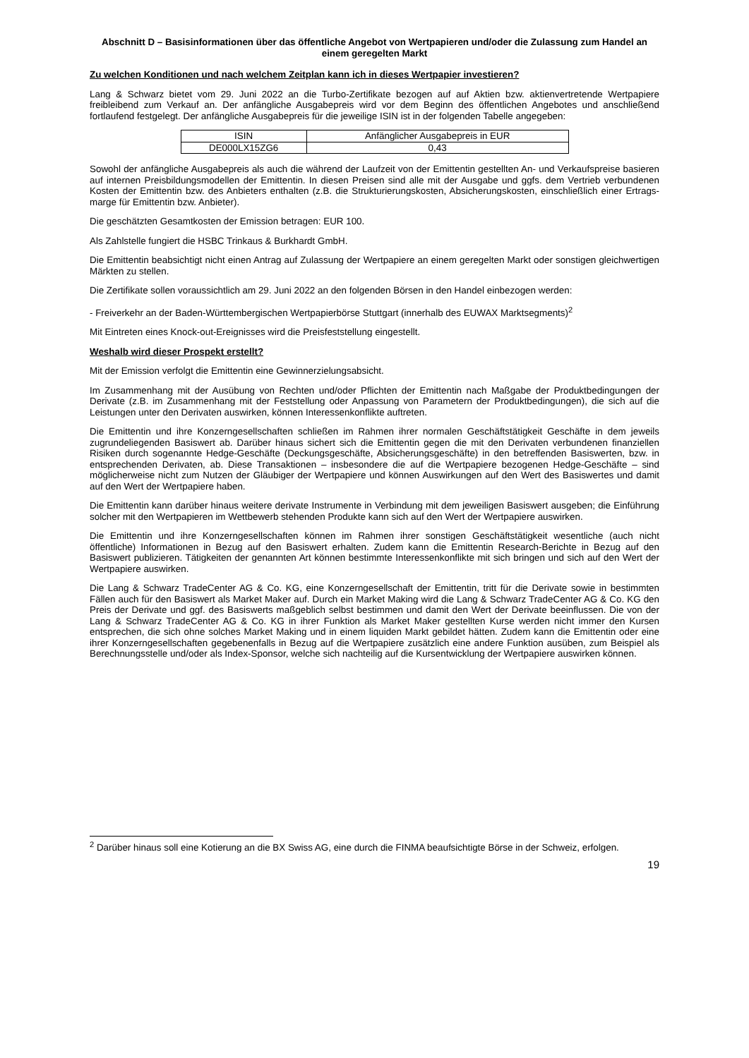Abschnitt D – Basisinformationen über das öffentliche Angebot von Wertpapieren und/oder die Zulassung zum Handel an einem geregelten Markt
Zu welchen Konditionen und nach welchem Zeitplan kann ich in dieses Wertpapier investieren?
Lang & Schwarz bietet vom 29. Juni 2022 an die Turbo-Zertifikate bezogen auf auf Aktien bzw. aktienvertretende Wertpapiere freibleibend zum Verkauf an. Der anfängliche Ausgabepreis wird vor dem Beginn des öffentlichen Angebotes und anschließend fortlaufend festgelegt. Der anfängliche Ausgabepreis für die jeweilige ISIN ist in der folgenden Tabelle angegeben:
| ISIN | Anfänglicher Ausgabepreis in EUR |
| DE000LX15ZG6 | 0,43 |
Sowohl der anfängliche Ausgabepreis als auch die während der Laufzeit von der Emittentin gestellten An- und Verkaufspreise basieren auf internen Preisbildungsmodellen der Emittentin. In diesen Preisen sind alle mit der Ausgabe und ggfs. dem Vertrieb verbundenen Kosten der Emittentin bzw. des Anbieters enthalten (z.B. die Strukturierungskosten, Absicherungskosten, einschließlich einer Ertrags-marge für Emittentin bzw. Anbieter).
Die geschätzten Gesamtkosten der Emission betragen: EUR 100.
Als Zahlstelle fungiert die HSBC Trinkaus & Burkhardt GmbH.
Die Emittentin beabsichtigt nicht einen Antrag auf Zulassung der Wertpapiere an einem geregelten Markt oder sonstigen gleichwertigen Märkten zu stellen.
Die Zertifikate sollen voraussichtlich am 29. Juni 2022 an den folgenden Börsen in den Handel einbezogen werden:
- Freiverkehr an der Baden-Württembergischen Wertpapierbörse Stuttgart (innerhalb des EUWAX Marktsegments)<sup>2</sup>
Mit Eintreten eines Knock-out-Ereignisses wird die Preisfeststellung eingestellt.
Weshalb wird dieser Prospekt erstellt?
Mit der Emission verfolgt die Emittentin eine Gewinnerzielungsabsicht.
Im Zusammenhang mit der Ausübung von Rechten und/oder Pflichten der Emittentin nach Maßgabe der Produktbedingungen der Derivate (z.B. im Zusammenhang mit der Feststellung oder Anpassung von Parametern der Produktbedingungen), die sich auf die Leistungen unter den Derivaten auswirken, können Interessenkonflikte auftreten.
Die Emittentin und ihre Konzerngesellschaften schließen im Rahmen ihrer normalen Geschäftstätigkeit Geschäfte in dem jeweils zugrundeliegenden Basiswert ab. Darüber hinaus sichert sich die Emittentin gegen die mit den Derivaten verbundenen finanziellen Risiken durch sogenannte Hedge-Geschäfte (Deckungsgeschäfte, Absicherungsgeschäfte) in den betreffenden Basiswerten, bzw. in entsprechenden Derivaten, ab. Diese Transaktionen – insbesondere die auf die Wertpapiere bezogenen Hedge-Geschäfte – sind möglicherweise nicht zum Nutzen der Gläubiger der Wertpapiere und können Auswirkungen auf den Wert des Basiswertes und damit auf den Wert der Wertpapiere haben.
Die Emittentin kann darüber hinaus weitere derivate Instrumente in Verbindung mit dem jeweiligen Basiswert ausgeben; die Einführung solcher mit den Wertpapieren im Wettbewerb stehenden Produkte kann sich auf den Wert der Wertpapiere auswirken.
Die Emittentin und ihre Konzerngesellschaften können im Rahmen ihrer sonstigen Geschäftstätigkeit wesentliche (auch nicht öffentliche) Informationen in Bezug auf den Basiswert erhalten. Zudem kann die Emittentin Research-Berichte in Bezug auf den Basiswert publizieren. Tätigkeiten der genannten Art können bestimmte Interessenkonflikte mit sich bringen und sich auf den Wert der Wertpapiere auswirken.
Die Lang & Schwarz TradeCenter AG & Co. KG, eine Konzerngesellschaft der Emittentin, tritt für die Derivate sowie in bestimmten Fällen auch für den Basiswert als Market Maker auf. Durch ein Market Making wird die Lang & Schwarz TradeCenter AG & Co. KG den Preis der Derivate und ggf. des Basiswerts maßgeblich selbst bestimmen und damit den Wert der Derivate beeinflussen. Die von der Lang & Schwarz TradeCenter AG & Co. KG in ihrer Funktion als Market Maker gestellten Kurse werden nicht immer den Kursen entsprechen, die sich ohne solches Market Making und in einem liquiden Markt gebildet hätten. Zudem kann die Emittentin oder eine ihrer Konzerngesellschaften gegebenenfalls in Bezug auf die Wertpapiere zusätzlich eine andere Funktion ausüben, zum Beispiel als Berechnungsstelle und/oder als Index-Sponsor, welche sich nachteilig auf die Kursentwicklung der Wertpapiere auswirken können.
<sup>2</sup> Darüber hinaus soll eine Kotierung an die BX Swiss AG, eine durch die FINMA beaufsichtigte Börse in der Schweiz, erfolgen.
19